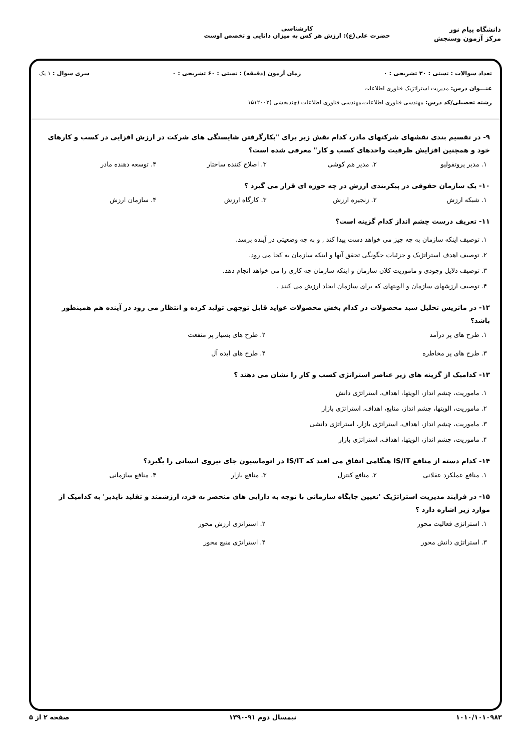دانشگاه پیام نور
مرکز آزمون وسنجش
کارشناسی
حضرت علی(ع): ارزش هر کس به میزان دانایی و تخصص اوست
تعداد سوالات : تستی : ۳۰ تشریحی : ۰ زمان آزمون (دقیقه) : تستی : ۶۰ تشریحی : ۰ سری سوال : ۱ یک
عنـــوان درس: مدیریت استراتژیک فناوری اطلاعات
رشته تحصیلی/کد درس: مهندسی فناوری اطلاعات،مهندسی فناوری اطلاعات (چندبخشی )۱۵۱۲۰۰۲
۹- در تقسیم بندی نقشهای شرکتهای مادر، کدام نقش زیر برای "بکارگرفتن شایستگی های شرکت در ارزش افزایی در کسب و کارهای خود و همچنین افزایش ظرفیت واحدهای کسب و کار" معرفی شده است؟
۱. مدیر پروتفولیو ۲. مدیر هم کوشی ۳. اصلاح کننده ساختار ۴. توسعه دهنده مادر
۱۰- یک سازمان حقوقی در پیکربندی ارزش در چه حوزه ای قرار می گیرد ؟
۱. شبکه ارزش ۲. زنجیره ارزش ۳. کارگاه ارزش ۴. سازمان ارزش
۱۱- تعریف درست چشم انداز کدام گزینه است؟
۱. توصیف اینکه سازمان به چه چیز می خواهد دست پیدا کند , و به چه وضعیتی در آینده برسد.
۲. توصیف اهدف استراتژیک و جزئیات جگونگی تحقق آنها و اینکه سازمان به کجا می رود.
۳. توصیف دلایل وجودی و ماموریت کلان سازمان و اینکه سازمان چه کاری را می خواهد انجام دهد.
۴. توصیف ارزشهای سازمان و الویتهای که برای سازمان ایجاد ارزش می کنند .
۱۲- در ماتریس تحلیل سبد محصولات در کدام بخش محصولات عواید قابل توجهی تولید کرده و انتظار می رود در آینده هم همینطور باشد؟
۱. طرح های پر درآمد ۲. طرح های بسیار پر منفعت ۳. طرح های پر مخاطره ۴. طرح های ایده آل
۱۳- کدامیک از گزینه های زیر عناصر استراتژی کسب و کار را نشان می دهند ؟
۱. ماموریت، چشم انداز، الویتها، اهداف، استراتژی دانش
۲. ماموریت، الویتها، چشم انداز، منابع، اهداف، استراتژی بازار
۳. ماموریت، چشم انداز، اهداف، استراتژی بازار، استراتژی دانشی
۴. ماموریت، چشم انداز، الویتها، اهداف، استراتژی بازار
۱۴- کدام دسته از منافع IS/IT هنگامی اتفاق می افتد که IS/IT در اتوماسیون جای نیروی انسانی را بگیرد؟
۱. منافع عملکرد عقلانی ۲. منافع کنترل ۳. منافع بازار ۴. منافع سازمانی
۱۵- در فرایند مدیریت استراتژیک 'تعیین جایگاه سازمانی با توجه به دارایی های منحصر به فرد، ارزشمند و تقلید ناپذیر' به کدامیک از موارد زیر اشاره دارد ؟
۱. استراتژی فعالیت محور ۲. استراتژی ارزش محور ۳. استراتژی دانش محور ۴. استراتژی منبع محور
۱۰۱۰/۱۰۱۰۹۸۳ نیمسال دوم ۹۱-۱۳۹۰ صفحه ۲ از ۵